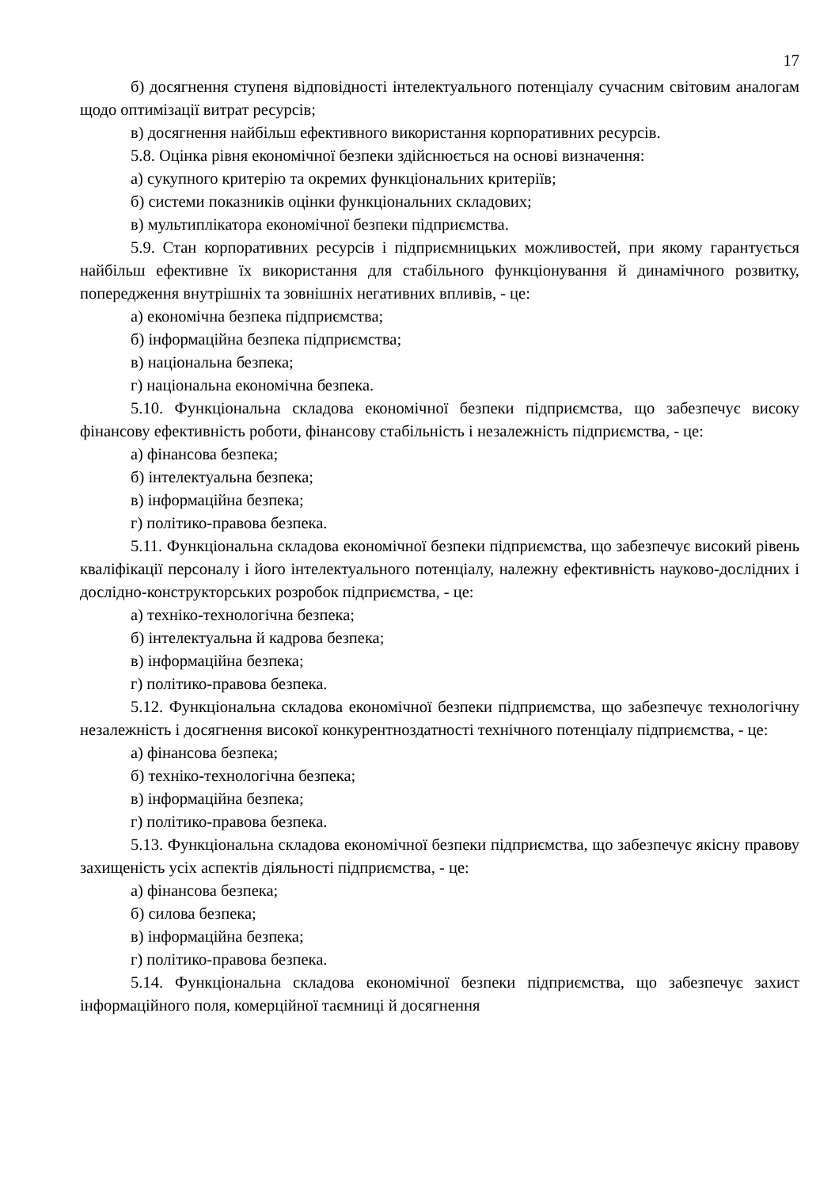17
б) досягнення ступеня відповідності інтелектуального потенціалу сучасним світовим аналогам щодо оптимізації витрат ресурсів;
в) досягнення найбільш ефективного використання корпоративних ресурсів.
5.8. Оцінка рівня економічної безпеки здійснюється на основі визначення:
а) сукупного критерію та окремих функціональних критеріїв;
б) системи показників оцінки функціональних складових;
в) мультиплікатора економічної безпеки підприємства.
5.9. Стан корпоративних ресурсів і підприємницьких можливостей, при якому гарантується найбільш ефективне їх використання для стабільного функціонування й динамічного розвитку, попередження внутрішніх та зовнішніх негативних впливів, - це:
а) економічна безпека підприємства;
б) інформаційна безпека підприємства;
в) національна безпека;
г) національна економічна безпека.
5.10. Функціональна складова економічної безпеки підприємства, що забезпечує високу фінансову ефективність роботи, фінансову стабільність і незалежність підприємства, - це:
а) фінансова безпека;
б) інтелектуальна безпека;
в) інформаційна безпека;
г) політико-правова безпека.
5.11. Функціональна складова економічної безпеки підприємства, що забезпечує високий рівень кваліфікації персоналу і його інтелектуального потенціалу, належну ефективність науково-дослідних і дослідно-конструкторських розробок підприємства, - це:
а) техніко-технологічна безпека;
б) інтелектуальна й кадрова безпека;
в) інформаційна безпека;
г) політико-правова безпека.
5.12. Функціональна складова економічної безпеки підприємства, що забезпечує технологічну незалежність і досягнення високої конкурентноздатності технічного потенціалу підприємства, - це:
а) фінансова безпека;
б) техніко-технологічна безпека;
в) інформаційна безпека;
г) політико-правова безпека.
5.13. Функціональна складова економічної безпеки підприємства, що забезпечує якісну правову захищеність усіх аспектів діяльності підприємства, - це:
а) фінансова безпека;
б) силова безпека;
в) інформаційна безпека;
г) політико-правова безпека.
5.14. Функціональна складова економічної безпеки підприємства, що забезпечує захист інформаційного поля, комерційної таємниці й досягнення